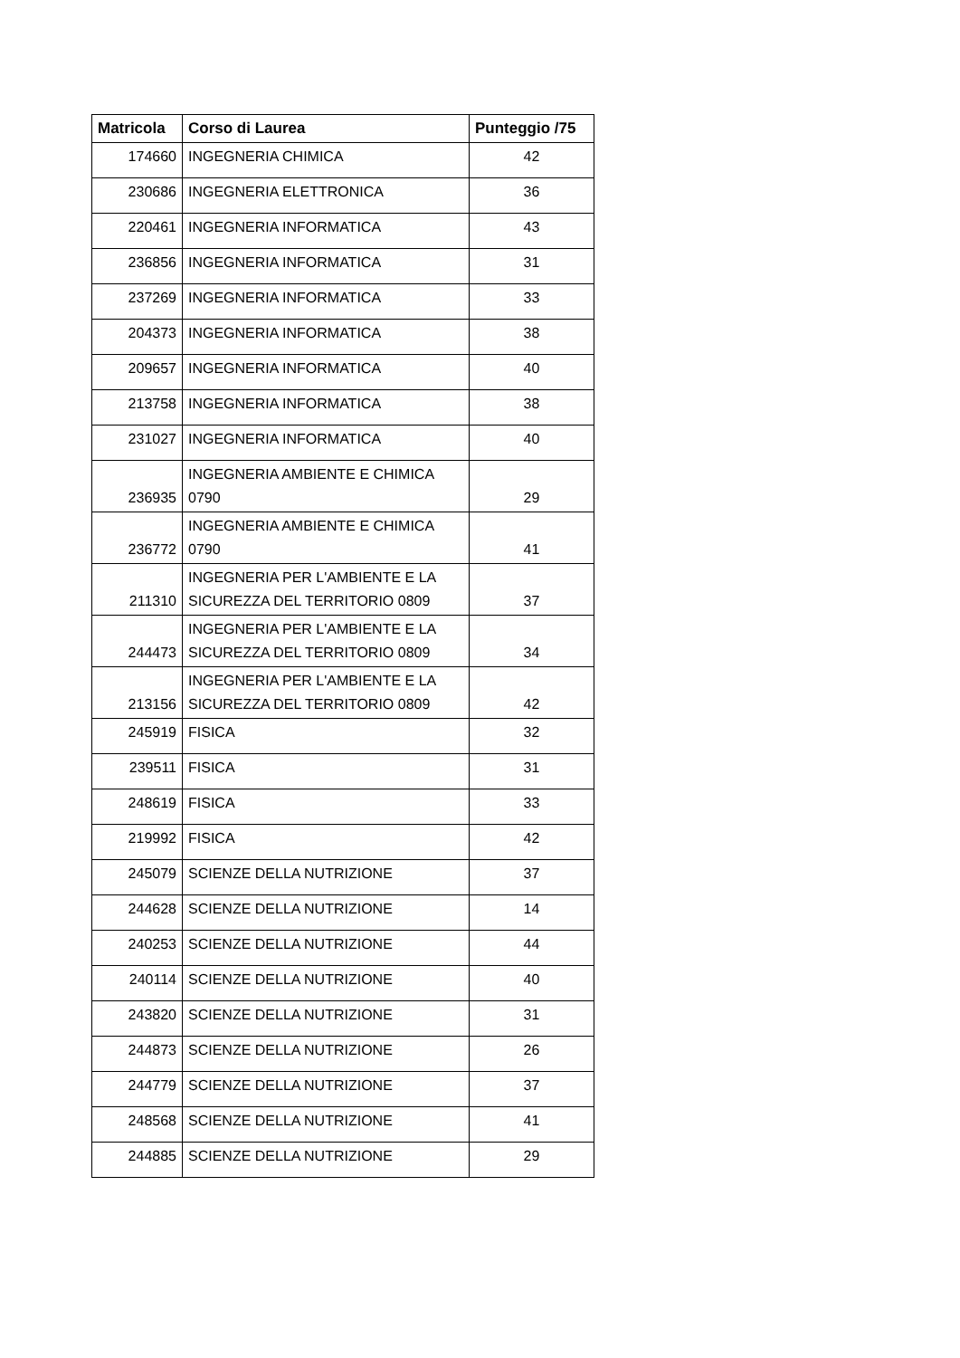| Matricola | Corso di Laurea | Punteggio /75 |
| --- | --- | --- |
| 174660 | INGEGNERIA CHIMICA | 42 |
| 230686 | INGEGNERIA ELETTRONICA | 36 |
| 220461 | INGEGNERIA INFORMATICA | 43 |
| 236856 | INGEGNERIA INFORMATICA | 31 |
| 237269 | INGEGNERIA INFORMATICA | 33 |
| 204373 | INGEGNERIA INFORMATICA | 38 |
| 209657 | INGEGNERIA INFORMATICA | 40 |
| 213758 | INGEGNERIA INFORMATICA | 38 |
| 231027 | INGEGNERIA INFORMATICA | 40 |
| 236935 | INGEGNERIA AMBIENTE E CHIMICA 0790 | 29 |
| 236772 | INGEGNERIA AMBIENTE E CHIMICA 0790 | 41 |
| 211310 | INGEGNERIA PER L'AMBIENTE E LA SICUREZZA DEL TERRITORIO 0809 | 37 |
| 244473 | INGEGNERIA PER L'AMBIENTE E LA SICUREZZA DEL TERRITORIO 0809 | 34 |
| 213156 | INGEGNERIA PER L'AMBIENTE E LA SICUREZZA DEL TERRITORIO 0809 | 42 |
| 245919 | FISICA | 32 |
| 239511 | FISICA | 31 |
| 248619 | FISICA | 33 |
| 219992 | FISICA | 42 |
| 245079 | SCIENZE DELLA NUTRIZIONE | 37 |
| 244628 | SCIENZE DELLA NUTRIZIONE | 14 |
| 240253 | SCIENZE DELLA NUTRIZIONE | 44 |
| 240114 | SCIENZE DELLA NUTRIZIONE | 40 |
| 243820 | SCIENZE DELLA NUTRIZIONE | 31 |
| 244873 | SCIENZE DELLA NUTRIZIONE | 26 |
| 244779 | SCIENZE DELLA NUTRIZIONE | 37 |
| 248568 | SCIENZE DELLA NUTRIZIONE | 41 |
| 244885 | SCIENZE DELLA NUTRIZIONE | 29 |